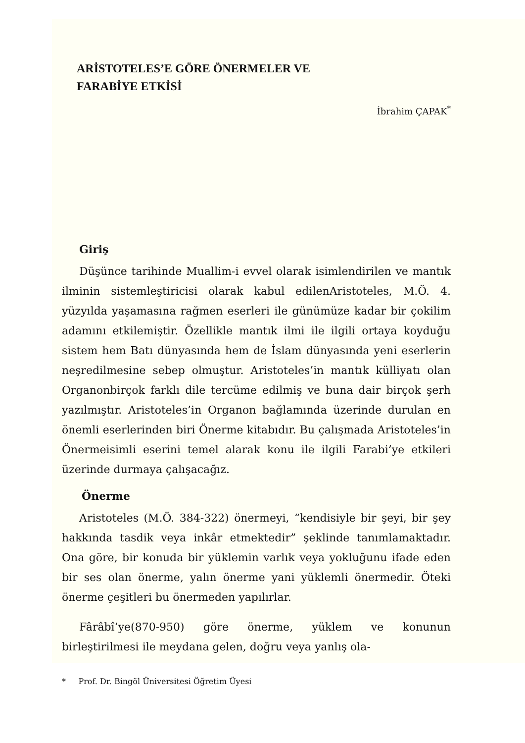ARİSTOTELES’E GÖRE ÖNERMELER VE
FARABİYE ETKİSİ
İbrahim ÇAPAK<sup>*</sup>
Giriş
Düşünce tarihinde Muallim-i evvel olarak isimlendirilen ve mantık ilminin sistemleştiricisi olarak kabul edilenAristoteles, M.Ö. 4. yüzyılda yaşamasına rağmen eserleri ile günümüze kadar bir çokilim adamını etkilemiştir. Özellikle mantık ilmi ile ilgili ortaya koyduğu sistem hem Batı dünyasında hem de İslam dünyasında yeni eserlerin neşredilmesine sebep olmuştur. Aristoteles’in mantık külliyatı olan Organonbirçok farklı dile tercüme edilmiş ve buna dair birçok şerh yazılmıştır. Aristoteles’in Organon bağlamında üzerinde durulan en önemli eserlerinden biri Önerme kitabıdır. Bu çalışmada Aristoteles’in Önermeisimli eserini temel alarak konu ile ilgili Farabi’ye etkileri üzerinde durmaya çalışacağız.
Önerme
Aristoteles (M.Ö. 384-322) önermeyi, “kendisiyle bir şeyi, bir şey hakkında tasdik veya inkâr etmektedir” şeklinde tanımlamaktadır. Ona göre, bir konuda bir yüklemin varlık veya yokluğunu ifade eden bir ses olan önerme, yalın önerme yani yüklemli önermedir. Öteki önerme çeşitleri bu önermeden yapılırlar.
Fârâbî’ye(870-950) göre önerme, yüklem ve konunun birleştirilmesi ile meydana gelen, doğru veya yanlış ola-
* Prof. Dr. Bingöl Üniversitesi Öğretim Üyesi